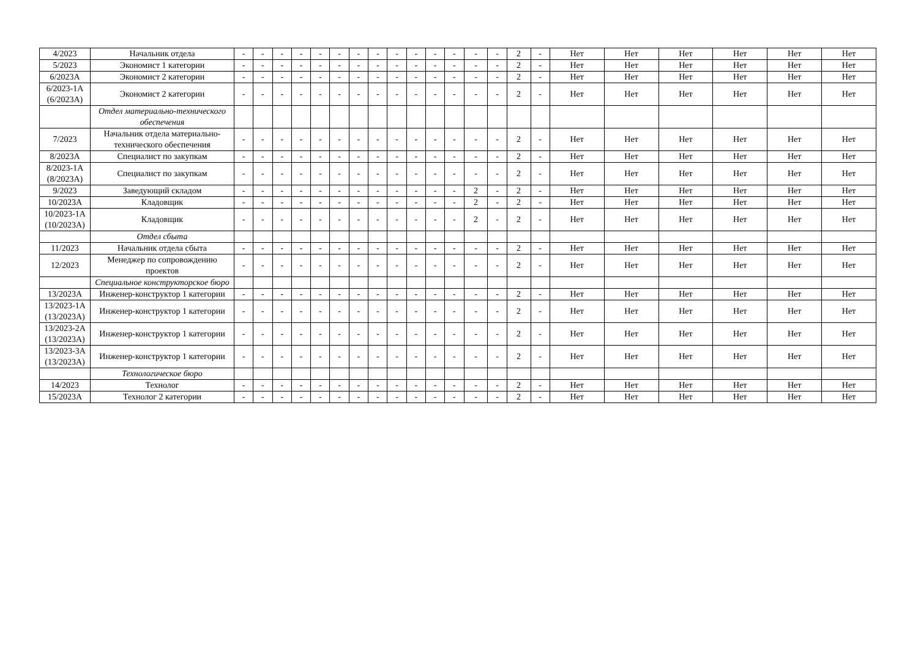| 4/2023 | Начальник отдела | - | - | - | - | - | - | - | - | - | - | - | - | - | - | 2 | - | Нет | Нет | Нет | Нет | Нет | Нет |
| 5/2023 | Экономист 1 категории | - | - | - | - | - | - | - | - | - | - | - | - | - | - | 2 | - | Нет | Нет | Нет | Нет | Нет | Нет |
| 6/2023А | Экономист 2 категории | - | - | - | - | - | - | - | - | - | - | - | - | - | - | 2 | - | Нет | Нет | Нет | Нет | Нет | Нет |
| 6/2023-1А (6/2023А) | Экономист 2 категории | - | - | - | - | - | - | - | - | - | - | - | - | - | - | 2 | - | Нет | Нет | Нет | Нет | Нет | Нет |
| | Отдел материально-технического обеспечения | | | | | | | | | | | | | | | | | | | | | | |
| 7/2023 | Начальник отдела материально-технического обеспечения | - | - | - | - | - | - | - | - | - | - | - | - | - | - | 2 | - | Нет | Нет | Нет | Нет | Нет | Нет |
| 8/2023А | Специалист по закупкам | - | - | - | - | - | - | - | - | - | - | - | - | - | - | 2 | - | Нет | Нет | Нет | Нет | Нет | Нет |
| 8/2023-1А (8/2023А) | Специалист по закупкам | - | - | - | - | - | - | - | - | - | - | - | - | - | - | 2 | - | Нет | Нет | Нет | Нет | Нет | Нет |
| 9/2023 | Заведующий складом | - | - | - | - | - | - | - | - | - | - | - | - | 2 | - | 2 | - | Нет | Нет | Нет | Нет | Нет | Нет |
| 10/2023А | Кладовщик | - | - | - | - | - | - | - | - | - | - | - | - | 2 | - | 2 | - | Нет | Нет | Нет | Нет | Нет | Нет |
| 10/2023-1А (10/2023А) | Кладовщик | - | - | - | - | - | - | - | - | - | - | - | - | 2 | - | 2 | - | Нет | Нет | Нет | Нет | Нет | Нет |
| | Отдел сбыта | | | | | | | | | | | | | | | | | | | | | | |
| 11/2023 | Начальник отдела сбыта | - | - | - | - | - | - | - | - | - | - | - | - | - | - | 2 | - | Нет | Нет | Нет | Нет | Нет | Нет |
| 12/2023 | Менеджер по сопровождению проектов | - | - | - | - | - | - | - | - | - | - | - | - | - | - | 2 | - | Нет | Нет | Нет | Нет | Нет | Нет |
| | Специальное конструкторское бюро | | | | | | | | | | | | | | | | | | | | | | |
| 13/2023А | Инженер-конструктор 1 категории | - | - | - | - | - | - | - | - | - | - | - | - | - | - | 2 | - | Нет | Нет | Нет | Нет | Нет | Нет |
| 13/2023-1А (13/2023А) | Инженер-конструктор 1 категории | - | - | - | - | - | - | - | - | - | - | - | - | - | - | 2 | - | Нет | Нет | Нет | Нет | Нет | Нет |
| 13/2023-2А (13/2023А) | Инженер-конструктор 1 категории | - | - | - | - | - | - | - | - | - | - | - | - | - | - | 2 | - | Нет | Нет | Нет | Нет | Нет | Нет |
| 13/2023-3А (13/2023А) | Инженер-конструктор 1 категории | - | - | - | - | - | - | - | - | - | - | - | - | - | - | 2 | - | Нет | Нет | Нет | Нет | Нет | Нет |
| | Технологическое бюро | | | | | | | | | | | | | | | | | | | | | | |
| 14/2023 | Технолог | - | - | - | - | - | - | - | - | - | - | - | - | - | - | 2 | - | Нет | Нет | Нет | Нет | Нет | Нет |
| 15/2023А | Технолог 2 категории | - | - | - | - | - | - | - | - | - | - | - | - | - | - | 2 | - | Нет | Нет | Нет | Нет | Нет | Нет |